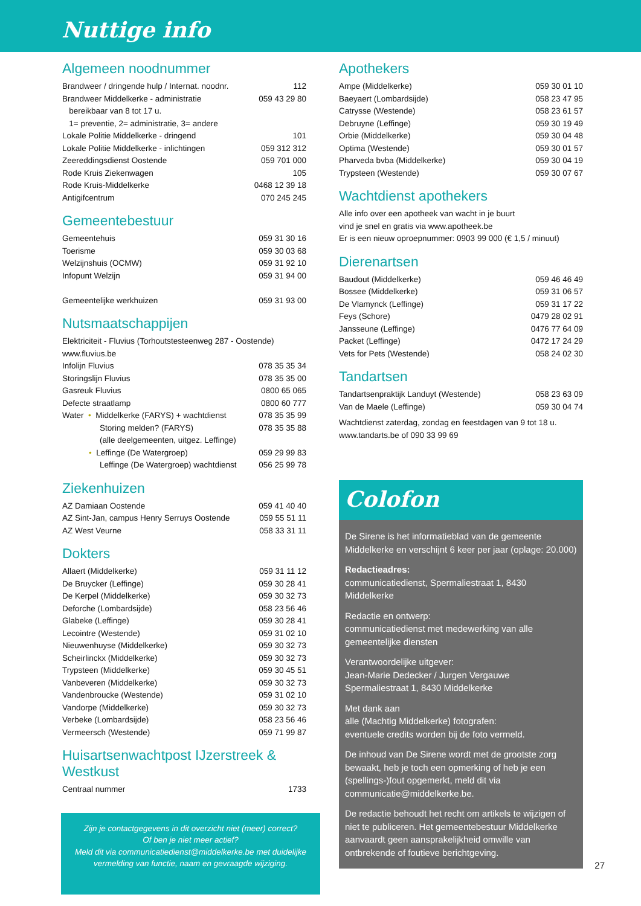Nuttige info
Algemeen noodnummer
| Brandweer / dringende hulp / Internat. noodnr. | 112 |
| Brandweer Middelkerke - administratie | 059 43 29 80 |
| bereikbaar van 8 tot 17 u. | |
| 1= preventie, 2= administratie, 3= andere | |
| Lokale Politie Middelkerke - dringend | 101 |
| Lokale Politie Middelkerke - inlichtingen | 059 312 312 |
| Zeereddingsdienst Oostende | 059 701 000 |
| Rode Kruis Ziekenwagen | 105 |
| Rode Kruis-Middelkerke | 0468 12 39 18 |
| Antigifcentrum | 070 245 245 |
Gemeentebestuur
| Gemeentehuis | 059 31 30 16 |
| Toerisme | 059 30 03 68 |
| Welzijnshuis (OCMW) | 059 31 92 10 |
| Infopunt Welzijn | 059 31 94 00 |
| Gemeentelijke werkhuizen | 059 31 93 00 |
Nutsmaatschappijen
| Elektriciteit - Fluvius (Torhoutstesteenweg 287 - Oostende) | |
| www.fluvius.be | |
| Infolijn Fluvius | 078 35 35 34 |
| Storingslijn Fluvius | 078 35 35 00 |
| Gasreuk Fluvius | 0800 65 065 |
| Defecte straatlamp | 0800 60 777 |
| Water • Middelkerke (FARYS) + wachtdienst | 078 35 35 99 |
| Storing melden? (FARYS) | 078 35 35 88 |
| (alle deelgemeenten, uitgez. Leffinge) | |
| • Leffinge (De Watergroep) | 059 29 99 83 |
| Leffinge (De Watergroep) wachtdienst | 056 25 99 78 |
Ziekenhuizen
| AZ Damiaan Oostende | 059 41 40 40 |
| AZ Sint-Jan, campus Henry Serruys Oostende | 059 55 51 11 |
| AZ West Veurne | 058 33 31 11 |
Dokters
| Allaert (Middelkerke) | 059 31 11 12 |
| De Bruycker (Leffinge) | 059 30 28 41 |
| De Kerpel (Middelkerke) | 059 30 32 73 |
| Deforche (Lombardsijde) | 058 23 56 46 |
| Glabeke (Leffinge) | 059 30 28 41 |
| Lecointre (Westende) | 059 31 02 10 |
| Nieuwenhuyse (Middelkerke) | 059 30 32 73 |
| Scheirlinckx (Middelkerke) | 059 30 32 73 |
| Trypsteen (Middelkerke) | 059 30 45 51 |
| Vanbeveren (Middelkerke) | 059 30 32 73 |
| Vandenbroucke (Westende) | 059 31 02 10 |
| Vandorpe (Middelkerke) | 059 30 32 73 |
| Verbeke (Lombardsijde) | 058 23 56 46 |
| Vermeersch (Westende) | 059 71 99 87 |
Huisartsenwachtpost IJzerstreek & Westkust
| Centraal nummer | 1733 |
Zijn je contactgegevens in dit overzicht niet (meer) correct?
Of ben je niet meer actief?
Meld dit via communicatiedienst@middelkerke.be met duidelijke vermelding van functie, naam en gevraagde wijziging.
Apothekers
| Ampe (Middelkerke) | 059 30 01 10 |
| Baeyaert (Lombardsijde) | 058 23 47 95 |
| Catrysse (Westende) | 058 23 61 57 |
| Debruyne (Leffinge) | 059 30 19 49 |
| Orbie (Middelkerke) | 059 30 04 48 |
| Optima (Westende) | 059 30 01 57 |
| Pharveda bvba (Middelkerke) | 059 30 04 19 |
| Trypsteen (Westende) | 059 30 07 67 |
Wachtdienst apothekers
Alle info over een apotheek van wacht in je buurt
vind je snel en gratis via www.apotheek.be
Er is een nieuw oproepnummer: 0903 99 000 (€ 1,5 / minuut)
Dierenartsen
| Baudout (Middelkerke) | 059 46 46 49 |
| Bossee (Middelkerke) | 059 31 06 57 |
| De Vlamynck (Leffinge) | 059 31 17 22 |
| Feys (Schore) | 0479 28 02 91 |
| Jansseune (Leffinge) | 0476 77 64 09 |
| Packet (Leffinge) | 0472 17 24 29 |
| Vets for Pets (Westende) | 058 24 02 30 |
Tandartsen
| Tandartsenpraktijk Landuyt (Westende) | 058 23 63 09 |
| Van de Maele (Leffinge) | 059 30 04 74 |
Wachtdienst zaterdag, zondag en feestdagen van 9 tot 18 u.
www.tandarts.be of 090 33 99 69
Colofon
De Sirene is het informatieblad van de gemeente Middelkerke en verschijnt 6 keer per jaar (oplage: 20.000)
Redactieadres:
communicatiedienst, Spermaliestraat 1, 8430 Middelkerke
Redactie en ontwerp:
communicatiedienst met medewerking van alle gemeentelijke diensten
Verantwoordelijke uitgever:
Jean-Marie Dedecker / Jurgen Vergauwe
Spermaliestraat 1, 8430 Middelkerke
Met dank aan
alle (Machtig Middelkerke) fotografen:
eventuele credits worden bij de foto vermeld.
De inhoud van De Sirene wordt met de grootste zorg bewaakt, heb je toch een opmerking of heb je een (spellings-)fout opgemerkt, meld dit via communicatie@middelkerke.be.
De redactie behoudt het recht om artikels te wijzigen of niet te publiceren. Het gemeentebestuur Middelkerke aanvaardt geen aansprakelijkheid omwille van ontbrekende of foutieve berichtgeving.
27